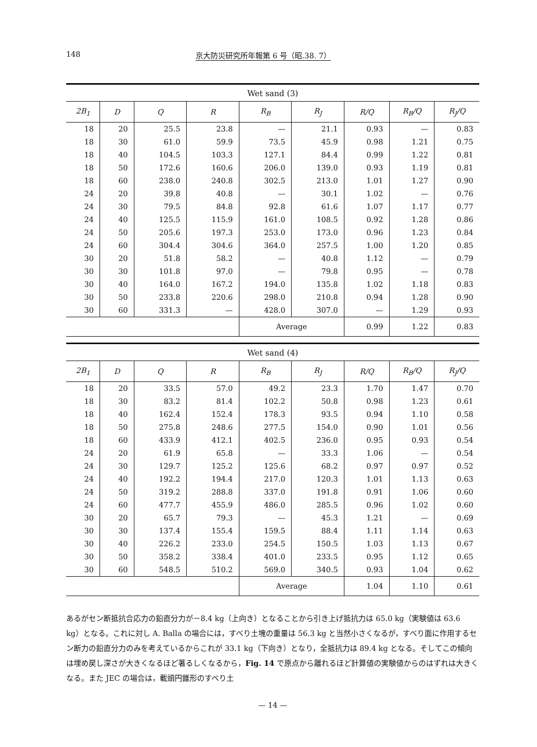148 京大防災研究所年報第 6 号（昭.38. 7）
Wet sand (3)
| 2B<sub>1</sub> | D | Q | R | R<sub>B</sub> | R<sub>J</sub> | R/Q | R<sub>B</sub>/Q | R<sub>J</sub>/Q |
| --- | --- | --- | --- | --- | --- | --- | --- | --- |
| 18 | 20 | 25.5 | 23.8 | — | 21.1 | 0.93 | — | 0.83 |
| 18 | 30 | 61.0 | 59.9 | 73.5 | 45.9 | 0.98 | 1.21 | 0.75 |
| 18 | 40 | 104.5 | 103.3 | 127.1 | 84.4 | 0.99 | 1.22 | 0.81 |
| 18 | 50 | 172.6 | 160.6 | 206.0 | 139.0 | 0.93 | 1.19 | 0.81 |
| 18 | 60 | 238.0 | 240.8 | 302.5 | 213.0 | 1.01 | 1.27 | 0.90 |
| 24 | 20 | 39.8 | 40.8 | — | 30.1 | 1.02 | — | 0.76 |
| 24 | 30 | 79.5 | 84.8 | 92.8 | 61.6 | 1.07 | 1.17 | 0.77 |
| 24 | 40 | 125.5 | 115.9 | 161.0 | 108.5 | 0.92 | 1.28 | 0.86 |
| 24 | 50 | 205.6 | 197.3 | 253.0 | 173.0 | 0.96 | 1.23 | 0.84 |
| 24 | 60 | 304.4 | 304.6 | 364.0 | 257.5 | 1.00 | 1.20 | 0.85 |
| 30 | 20 | 51.8 | 58.2 | — | 40.8 | 1.12 | — | 0.79 |
| 30 | 30 | 101.8 | 97.0 | — | 79.8 | 0.95 | — | 0.78 |
| 30 | 40 | 164.0 | 167.2 | 194.0 | 135.8 | 1.02 | 1.18 | 0.83 |
| 30 | 50 | 233.8 | 220.6 | 298.0 | 210.8 | 0.94 | 1.28 | 0.90 |
| 30 | 60 | 331.3 | — | 428.0 | 307.0 | — | 1.29 | 0.93 |
| | | | | Average | | 0.99 | 1.22 | 0.83 |
Wet sand (4)
| 2B<sub>1</sub> | D | Q | R | R<sub>B</sub> | R<sub>J</sub> | R/Q | R<sub>B</sub>/Q | R<sub>J</sub>/Q |
| --- | --- | --- | --- | --- | --- | --- | --- | --- |
| 18 | 20 | 33.5 | 57.0 | 49.2 | 23.3 | 1.70 | 1.47 | 0.70 |
| 18 | 30 | 83.2 | 81.4 | 102.2 | 50.8 | 0.98 | 1.23 | 0.61 |
| 18 | 40 | 162.4 | 152.4 | 178.3 | 93.5 | 0.94 | 1.10 | 0.58 |
| 18 | 50 | 275.8 | 248.6 | 277.5 | 154.0 | 0.90 | 1.01 | 0.56 |
| 18 | 60 | 433.9 | 412.1 | 402.5 | 236.0 | 0.95 | 0.93 | 0.54 |
| 24 | 20 | 61.9 | 65.8 | — | 33.3 | 1.06 | — | 0.54 |
| 24 | 30 | 129.7 | 125.2 | 125.6 | 68.2 | 0.97 | 0.97 | 0.52 |
| 24 | 40 | 192.2 | 194.4 | 217.0 | 120.3 | 1.01 | 1.13 | 0.63 |
| 24 | 50 | 319.2 | 288.8 | 337.0 | 191.8 | 0.91 | 1.06 | 0.60 |
| 24 | 60 | 477.7 | 455.9 | 486.0 | 285.5 | 0.96 | 1.02 | 0.60 |
| 30 | 20 | 65.7 | 79.3 | — | 45.3 | 1.21 | — | 0.69 |
| 30 | 30 | 137.4 | 155.4 | 159.5 | 88.4 | 1.11 | 1.14 | 0.63 |
| 30 | 40 | 226.2 | 233.0 | 254.5 | 150.5 | 1.03 | 1.13 | 0.67 |
| 30 | 50 | 358.2 | 338.4 | 401.0 | 233.5 | 0.95 | 1.12 | 0.65 |
| 30 | 60 | 548.5 | 510.2 | 569.0 | 340.5 | 0.93 | 1.04 | 0.62 |
| | | | | Average | | 1.04 | 1.10 | 0.61 |
あるがセン断抵抗合応力の鉛直分力が－8.4 kg（上向き）となることから引き上げ抵抗力は 65.0 kg（実験値は 63.6 kg）となる。これに対し A. Balla の場合には，すべり土塊の重量は 56.3 kg と当然小さくなるが，すべり面に作用するセン断力の鉛直分力のみを考えているからこれが 33.1 kg（下向き）となり，全抵抗力は 89.4 kg となる。そしてこの傾向は埋め戻し深さが大きくなるほど著るしくなるから，Fig. 14 で原点から離れるほど計算値の実験値からのはずれは大きくなる。また JEC の場合は，載頭円錐形のすべり土
— 14 —